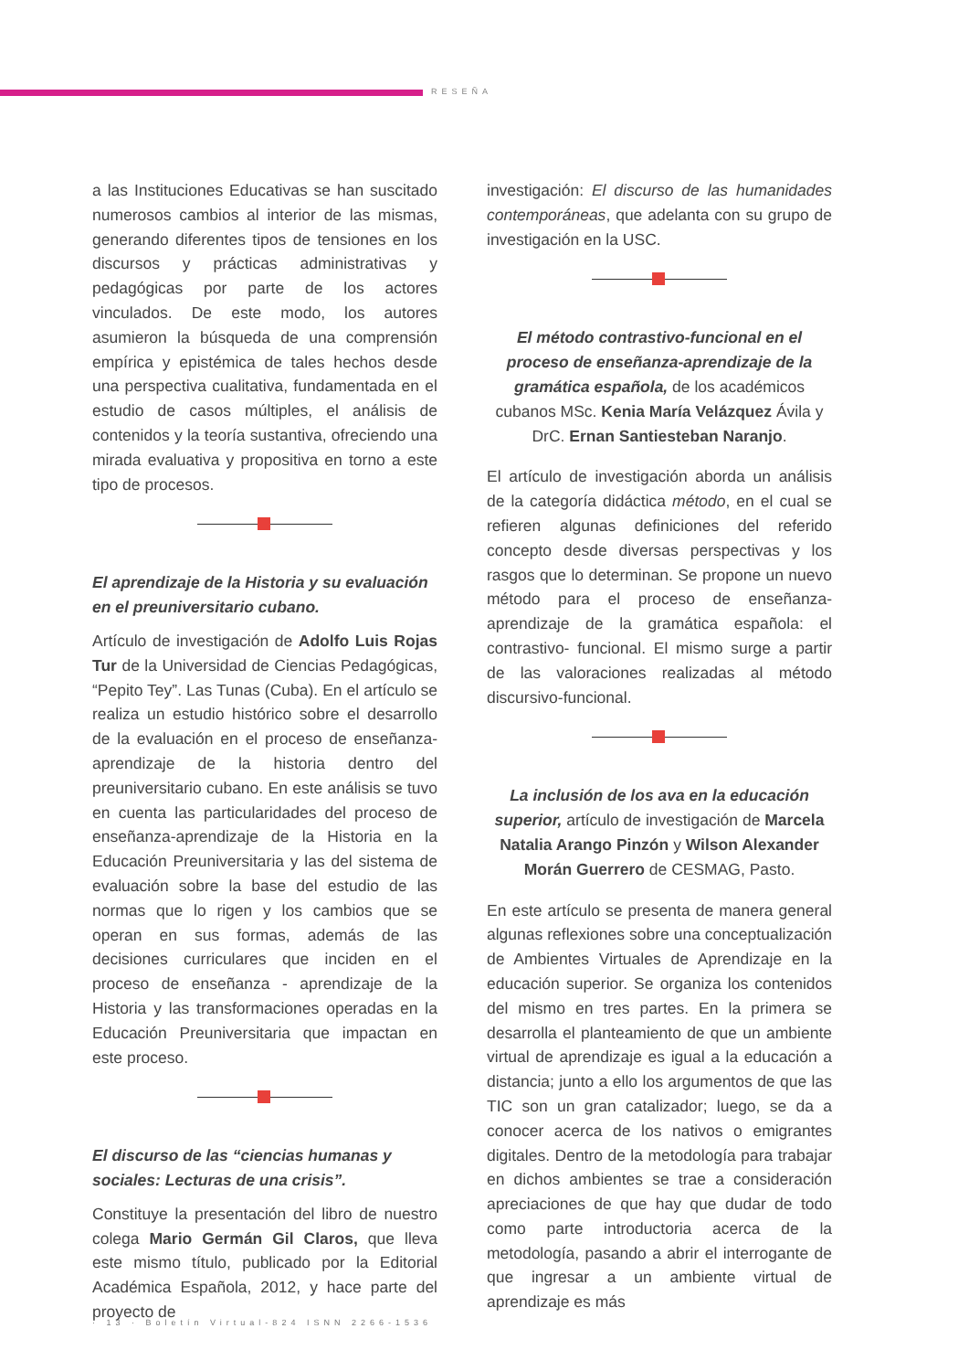RESEÑA
a las Instituciones Educativas se han suscitado numerosos cambios al interior de las mismas, generando diferentes tipos de tensiones en los discursos y prácticas administrativas y pedagógicas por parte de los actores vinculados. De este modo, los autores asumieron la búsqueda de una comprensión empírica y epistémica de tales hechos desde una perspectiva cualitativa, fundamentada en el estudio de casos múltiples, el análisis de contenidos y la teoría sustantiva, ofreciendo una mirada evaluativa y propositiva en torno a este tipo de procesos.
El aprendizaje de la Historia y su evaluación en el preuniversitario cubano.
Artículo de investigación de Adolfo Luis Rojas Tur de la Universidad de Ciencias Pedagógicas, “Pepito Tey”. Las Tunas (Cuba). En el artículo se realiza un estudio histórico sobre el desarrollo de la evaluación en el proceso de enseñanza-aprendizaje de la historia dentro del preuniversitario cubano. En este análisis se tuvo en cuenta las particularidades del proceso de enseñanza-aprendizaje de la Historia en la Educación Preuniversitaria y las del sistema de evaluación sobre la base del estudio de las normas que lo rigen y los cambios que se operan en sus formas, además de las decisiones curriculares que inciden en el proceso de enseñanza - aprendizaje de la Historia y las transformaciones operadas en la Educación Preuniversitaria que impactan en este proceso.
El discurso de las “ciencias humanas y sociales: Lecturas de una crisis”.
Constituye la presentación del libro de nuestro colega Mario Germán Gil Claros, que lleva este mismo título, publicado por la Editorial Académica Española, 2012, y hace parte del proyecto de
investigación: El discurso de las humanidades contemporáneas, que adelanta con su grupo de investigación en la USC.
El método contrastivo-funcional en el proceso de enseñanza-aprendizaje de la gramática española, de los académicos cubanos MSc. Kenia María Velázquez Ávila y DrC. Ernan Santiesteban Naranjo.
El artículo de investigación aborda un análisis de la categoría didáctica método, en el cual se refieren algunas definiciones del referido concepto desde diversas perspectivas y los rasgos que lo determinan. Se propone un nuevo método para el proceso de enseñanza- aprendizaje de la gramática española: el contrastivo- funcional. El mismo surge a partir de las valoraciones realizadas al método discursivo-funcional.
La inclusión de los ava en la educación superior, artículo de investigación de Marcela Natalia Arango Pinzón y Wilson Alexander Morán Guerrero de CESMAG, Pasto.
En este artículo se presenta de manera general algunas reflexiones sobre una conceptualización de Ambientes Virtuales de Aprendizaje en la educación superior. Se organiza los contenidos del mismo en tres partes. En la primera se desarrolla el planteamiento de que un ambiente virtual de aprendizaje es igual a la educación a distancia; junto a ello los argumentos de que las TIC son un gran catalizador; luego, se da a conocer acerca de los nativos o emigrantes digitales. Dentro de la metodología para trabajar en dichos ambientes se trae a consideración apreciaciones de que hay que dudar de todo como parte introductoria acerca de la metodología, pasando a abrir el interrogante de que ingresar a un ambiente virtual de aprendizaje es más
· 13 · Boletín Virtual-824 ISNN 2266-1536